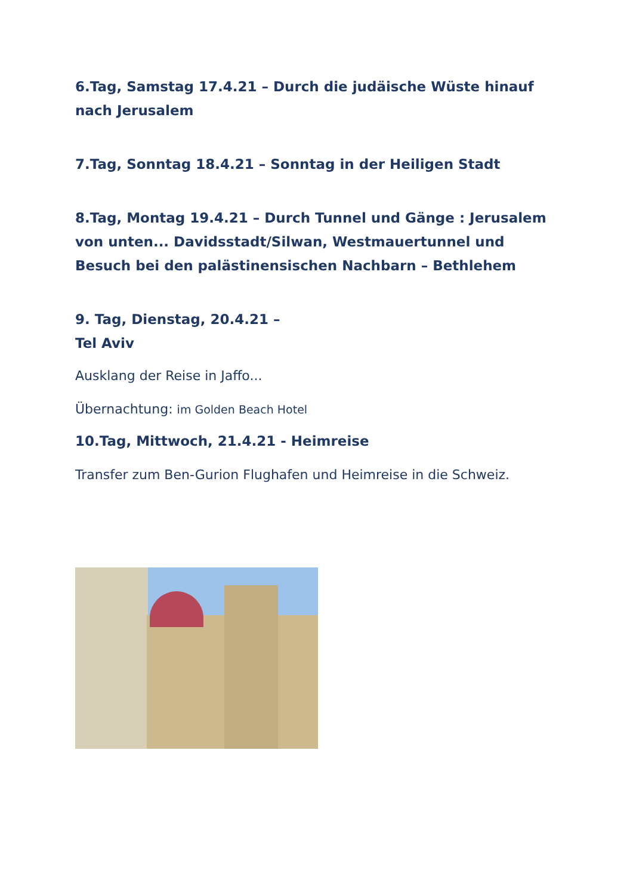6.Tag, Samstag 17.4.21 – Durch die judäische Wüste hinauf nach Jerusalem
7.Tag, Sonntag 18.4.21 – Sonntag in der Heiligen Stadt
8.Tag, Montag 19.4.21 – Durch Tunnel und Gänge : Jerusalem von unten... Davidsstadt/Silwan, Westmauertunnel und Besuch bei den palästinensischen Nachbarn – Bethlehem
9. Tag, Dienstag, 20.4.21 –
Tel Aviv
Ausklang der Reise in Jaffo...
Übernachtung: im Golden Beach Hotel
10.Tag, Mittwoch, 21.4.21 - Heimreise
Transfer zum Ben-Gurion Flughafen und Heimreise in die Schweiz.